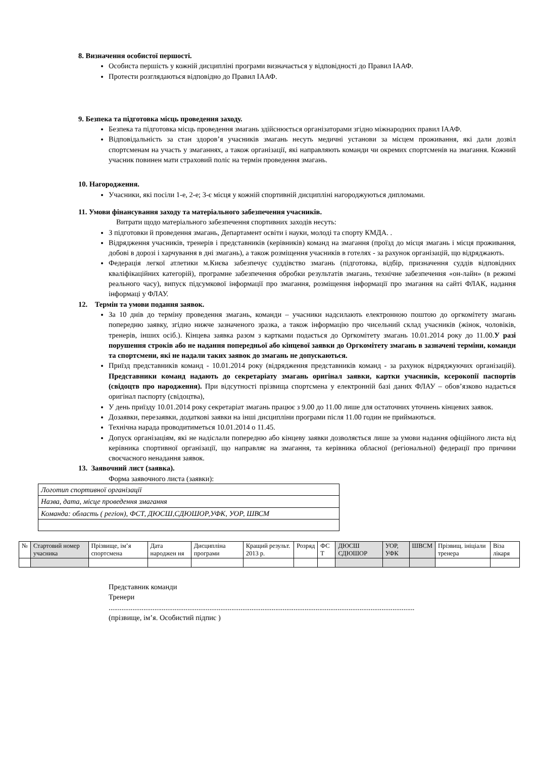8. Визначення особистої першості.
Особиста першість у кожній дисципліні програми визначається у відповідності до Правил ІААФ.
Протести розглядаються відповідно до Правил ІААФ.
9. Безпека та підготовка місць проведення заходу.
Безпека та підготовка місць проведення змагань здійснюється організаторами згідно міжнародних правил ІААФ.
Відповідальність за стан здоров’я учасників змагань несуть медичні установи за місцем проживання, які дали дозвіл спортсменам на участь у змаганнях, а також організації, які направляють команди чи окремих спортсменів на змагання. Кожний учасник повинен мати страховий поліс на термін проведення змагань.
10. Нагородження.
Учасники, які посіли 1-е, 2-е; 3-є місця у кожній спортивній дисципліні нагороджуються дипломами.
11. Умови фінансування заходу та матеріального забезпечення учасників.
Витрати щодо матеріального забезпечення спортивних заходів несуть:
З підготовки й проведення змагань, Департамент освіти і науки, молоді та спорту КМДА. .
Відрядження учасників, тренерів і представників (керівників) команд на змагання (проїзд до місця змагань і місця проживання, добові в дорозі і харчування в дні змагань), а також розміщення учасників в готелях - за рахунок організацій, що відряджають.
Федерація легкої атлетики м.Києва забезпечує суддівство змагань (підготовка, відбір, призначення суддів відповідних кваліфікаційних категорій), програмне забезпечення обробки результатів змагань, технічне забезпечення «он-лайн» (в режимі реального часу), випуск підсумкової інформації про змагання, розміщення інформації про змагання на сайті ФЛАК, надання інформаці у ФЛАУ.
12. Термін та умови подання заявок.
За 10 днів до терміну проведення змагань, команди – учасники надсилають електронною поштою до оргкомітету змагань попередню заявку, згідно нижче зазначеного зразка, а також інформацію про чисельний склад учасників (жінок, чоловіків, тренерів, інших осіб.). Кінцева заявка разом з картками подається до Оргкомітету змагань 10.01.2014 року до 11.00.У разі порушення строків або не надання попередньої або кінцевої заявки до Оргкомітету змагань в зазначені терміни, команди та спортсмени, які не надали таких заявок до змагань не допускаються.
Приїзд представників команд - 10.01.2014 року (відрядження представників команд - за рахунок відряджуючих організацій). Представники команд надають до секретаріату змагань оригінал заявки, картки учасників, ксерокопії паспортів (свідоцтв про народження). При відсутності прізвища спортсмена у електронній базі даних ФЛАУ – обов’язково надається оригінал паспорту (свідоцтва),
У день приїзду 10.01.2014 року секретаріат змагань працює з 9.00 до 11.00 лише для остаточних уточнень кінцевих заявок.
Дозаявки, перезаявки, додаткові заявки на інші дисципліни програми після 11.00 годин не приймаються.
Технічна нарада проводитиметься 10.01.2014 о 11.45.
Допуск організаціям, які не надіслали попередню або кінцеву заявки дозволяється лише за умови надання офіційного листа від керівника спортивної організації, що направляє на змагання, та керівника обласної (регіональної) федерації про причини своєчасного ненадання заявок.
13. Заявочний лист (заявка).
Форма заявочного листа (заявки):
| Логотип спортивної організації |
| Назва, дата, місце проведення змагання |
| Команда: область ( регіон), ФСТ, ДЮСШ,СДЮШОР,УФК, УОР, ШВСМ |
| № | Стартовий номер учасника | Прізвище, ім’я спортсмена | Дата народжен ня | Дисципліна програми | Кращий результ. 2013 р. | Розряд | ФС Т | ДЮСШ СДЮШОР | УОР, УФК | ШВСМ | Прізвищ. ініціали тренера | Віза лікаря |
Представник команди
Тренери
.......................................................................................................................................................................
(прізвище, ім’я. Особистий підпис )